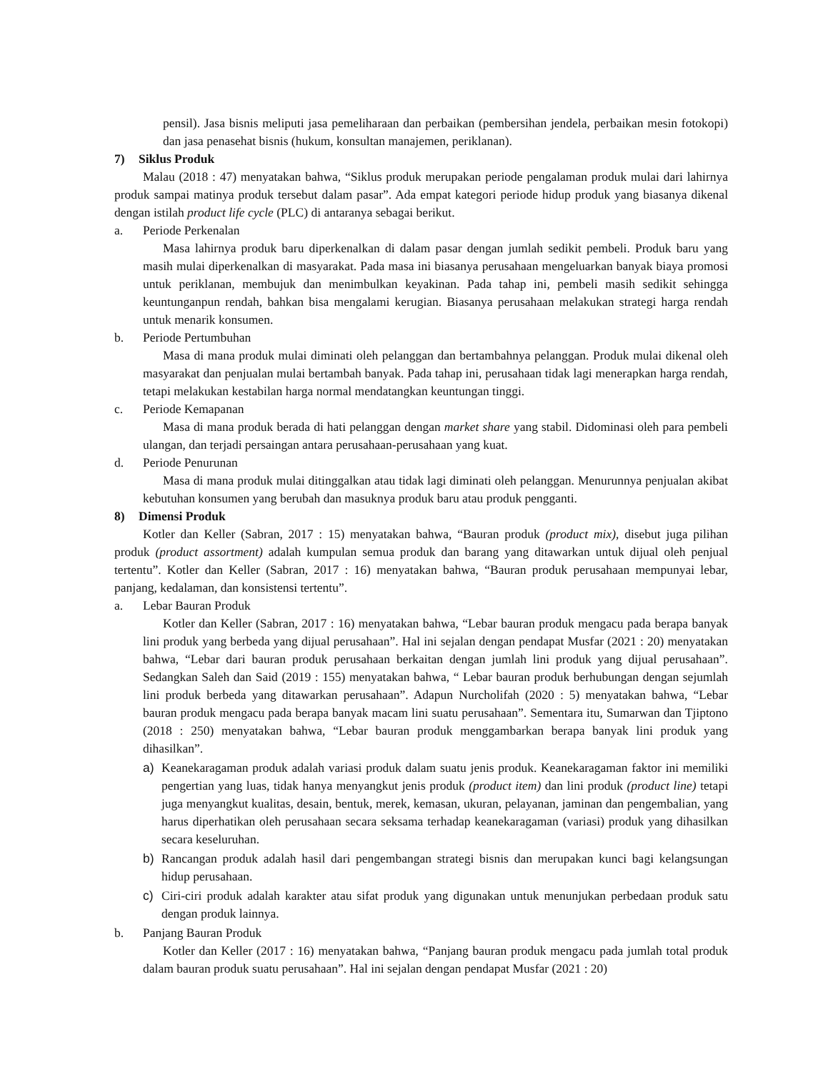pensil). Jasa bisnis meliputi jasa pemeliharaan dan perbaikan (pembersihan jendela, perbaikan mesin fotokopi) dan jasa penasehat bisnis (hukum, konsultan manajemen, periklanan).
7) Siklus Produk
Malau (2018 : 47) menyatakan bahwa, “Siklus produk merupakan periode pengalaman produk mulai dari lahirnya produk sampai matinya produk tersebut dalam pasar”. Ada empat kategori periode hidup produk yang biasanya dikenal dengan istilah product life cycle (PLC) di antaranya sebagai berikut.
a. Periode Perkenalan
Masa lahirnya produk baru diperkenalkan di dalam pasar dengan jumlah sedikit pembeli. Produk baru yang masih mulai diperkenalkan di masyarakat. Pada masa ini biasanya perusahaan mengeluarkan banyak biaya promosi untuk periklanan, membujuk dan menimbulkan keyakinan. Pada tahap ini, pembeli masih sedikit sehingga keuntunganpun rendah, bahkan bisa mengalami kerugian. Biasanya perusahaan melakukan strategi harga rendah untuk menarik konsumen.
b. Periode Pertumbuhan
Masa di mana produk mulai diminati oleh pelanggan dan bertambahnya pelanggan. Produk mulai dikenal oleh masyarakat dan penjualan mulai bertambah banyak. Pada tahap ini, perusahaan tidak lagi menerapkan harga rendah, tetapi melakukan kestabilan harga normal mendatangkan keuntungan tinggi.
c. Periode Kemapanan
Masa di mana produk berada di hati pelanggan dengan market share yang stabil. Didominasi oleh para pembeli ulangan, dan terjadi persaingan antara perusahaan-perusahaan yang kuat.
d. Periode Penurunan
Masa di mana produk mulai ditinggalkan atau tidak lagi diminati oleh pelanggan. Menurunnya penjualan akibat kebutuhan konsumen yang berubah dan masuknya produk baru atau produk pengganti.
8) Dimensi Produk
Kotler dan Keller (Sabran, 2017 : 15) menyatakan bahwa, “Bauran produk (product mix), disebut juga pilihan produk (product assortment) adalah kumpulan semua produk dan barang yang ditawarkan untuk dijual oleh penjual tertentu”. Kotler dan Keller (Sabran, 2017 : 16) menyatakan bahwa, “Bauran produk perusahaan mempunyai lebar, panjang, kedalaman, dan konsistensi tertentu”.
a. Lebar Bauran Produk
Kotler dan Keller (Sabran, 2017 : 16) menyatakan bahwa, “Lebar bauran produk mengacu pada berapa banyak lini produk yang berbeda yang dijual perusahaan”. Hal ini sejalan dengan pendapat Musfar (2021 : 20) menyatakan bahwa, “Lebar dari bauran produk perusahaan berkaitan dengan jumlah lini produk yang dijual perusahaan”. Sedangkan Saleh dan Said (2019 : 155) menyatakan bahwa, “ Lebar bauran produk berhubungan dengan sejumlah lini produk berbeda yang ditawarkan perusahaan”. Adapun Nurcholifah (2020 : 5) menyatakan bahwa, “Lebar bauran produk mengacu pada berapa banyak macam lini suatu perusahaan”. Sementara itu, Sumarwan dan Tjiptono (2018 : 250) menyatakan bahwa, “Lebar bauran produk menggambarkan berapa banyak lini produk yang dihasilkan”.
a) Keanekaragaman produk adalah variasi produk dalam suatu jenis produk. Keanekaragaman faktor ini memiliki pengertian yang luas, tidak hanya menyangkut jenis produk (product item) dan lini produk (product line) tetapi juga menyangkut kualitas, desain, bentuk, merek, kemasan, ukuran, pelayanan, jaminan dan pengembalian, yang harus diperhatikan oleh perusahaan secara seksama terhadap keanekaragaman (variasi) produk yang dihasilkan secara keseluruhan.
b) Rancangan produk adalah hasil dari pengembangan strategi bisnis dan merupakan kunci bagi kelangsungan hidup perusahaan.
c) Ciri-ciri produk adalah karakter atau sifat produk yang digunakan untuk menunjukan perbedaan produk satu dengan produk lainnya.
b. Panjang Bauran Produk
Kotler dan Keller (2017 : 16) menyatakan bahwa, “Panjang bauran produk mengacu pada jumlah total produk dalam bauran produk suatu perusahaan”. Hal ini sejalan dengan pendapat Musfar (2021 : 20)